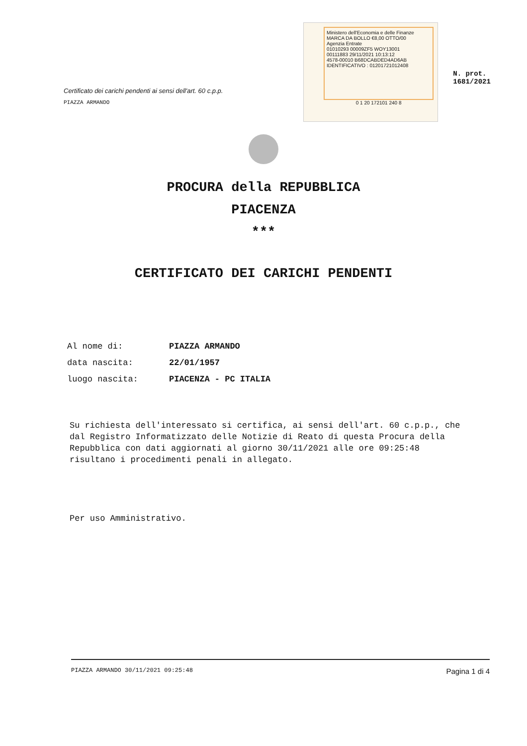Certificato dei carichi pendenti ai sensi dell'art. 60 c.p.p.
PIAZZA ARMANDO
Ministero dell'Economia e delle Finanze MARCA DA BOLLO €8,00 OTTO/00
Agenzia Entrate
01010293 00009ZF5 WOY13001
00111883 29/11/2021 10:13:12
4578-00010 B68DCABDED4AD6AB
IDENTIFICATIVO : 01201721012408
0 1 20 172101 240 8
N. prot. 1681/2021
PROCURA della REPUBBLICA
PIACENZA
***
CERTIFICATO DEI CARICHI PENDENTI
| Al nome di: | PIAZZA ARMANDO |
| data nascita: | 22/01/1957 |
| luogo nascita: | PIACENZA - PC ITALIA |
Su richiesta dell'interessato si certifica, ai sensi dell'art. 60 c.p.p., che dal Registro Informatizzato delle Notizie di Reato di questa Procura della Repubblica con dati aggiornati al giorno 30/11/2021 alle ore 09:25:48 risultano i procedimenti penali in allegato.
Per uso Amministrativo.
PIAZZA ARMANDO 30/11/2021 09:25:48 Pagina 1 di 4